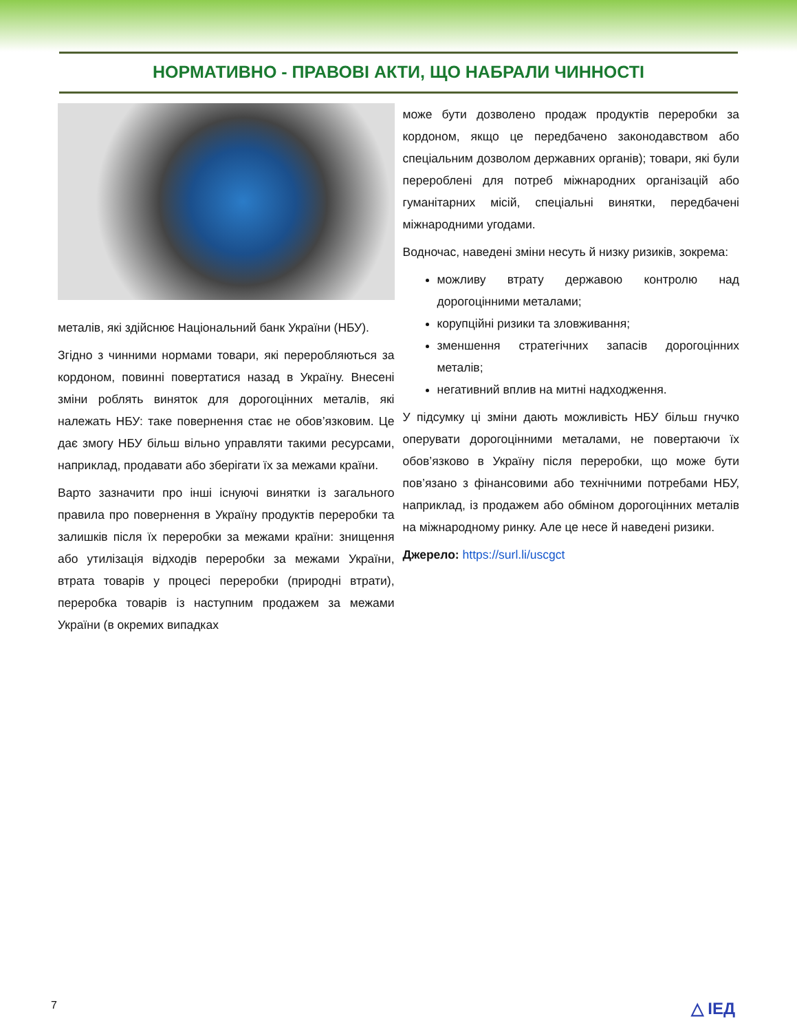НОРМАТИВНО - ПРАВОВІ АКТИ, ЩО НАБРАЛИ ЧИННОСТІ
металів, які здійснює Національний банк України (НБУ).
Згідно з чинними нормами товари, які переробляються за кордоном, повинні повертатися назад в Україну. Внесені зміни роблять виняток для дорогоцінних металів, які належать НБУ: таке повернення стає не обов’язковим. Це дає змогу НБУ більш вільно управляти такими ресурсами, наприклад, продавати або зберігати їх за межами країни.
Варто зазначити про інші існуючі винятки із загального правила про повернення в Україну продуктів переробки та залишків після їх переробки за межами країни: знищення або утилізація відходів переробки за межами України, втрата товарів у процесі переробки (природні втрати), переробка товарів із наступним продажем за межами України (в окремих випадках
може бути дозволено продаж продуктів переробки за кордоном, якщо це передбачено законодавством або спеціальним дозволом державних органів); товари, які були перероблені для потреб міжнародних організацій або гуманітарних місій, спеціальні винятки, передбачені міжнародними угодами.
Водночас, наведені зміни несуть й низку ризиків, зокрема:
можливу втрату державою контролю над дорогоцінними металами;
корупційні ризики та зловживання;
зменшення стратегічних запасів дорогоцінних металів;
негативний вплив на митні надходження.
У підсумку ці зміни дають можливість НБУ більш гнучко оперувати дорогоцінними металами, не повертаючи їх обов’язково в Україну після переробки, що може бути пов’язано з фінансовими або технічними потребами НБУ, наприклад, із продажем або обміном дорогоцінних металів на міжнародному ринку. Але це несе й наведені ризики.
Джерело: https://surl.li/uscgct
7 △ ІЕД